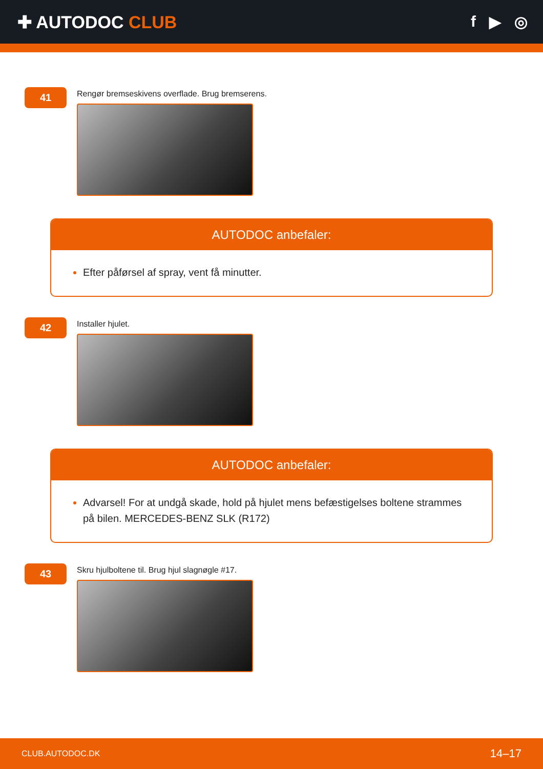✚ AUTODOC CLUB f ▶ ◎
41
Rengør bremseskivens overflade. Brug bremserens.
AUTODOC anbefaler:
Efter påførsel af spray, vent få minutter.
42
Installer hjulet.
AUTODOC anbefaler:
Advarsel! For at undgå skade, hold på hjulet mens befæstigelses boltene strammes på bilen. MERCEDES-BENZ SLK (R172)
43
Skru hjulboltene til. Brug hjul slagnøgle #17.
CLUB.AUTODOC.DK 14–17